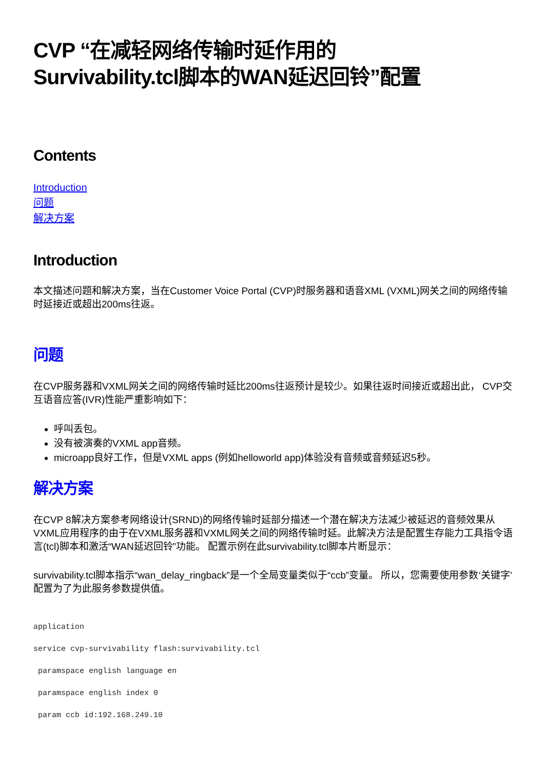CVP “在减轻网络传输时延作用的
Survivability.tcl脚本的WAN延迟回铃”配置
Contents
Introduction
问题
解决方案
Introduction
本文描述问题和解决方案，当在Customer Voice Portal (CVP)时服务器和语音XML (VXML)网关之间的网络传输时延接近或超出200ms往返。
问题
在CVP服务器和VXML网关之间的网络传输时延比200ms往返预计是较少。如果往返时间接近或超出此， CVP交互语音应答(IVR)性能严重影响如下：
呼叫丢包。
没有被演奏的VXML app音频。
microapp良好工作，但是VXML apps (例如helloworld app)体验没有音频或音频延迟5秒。
解决方案
在CVP 8解决方案参考网络设计(SRND)的网络传输时延部分描述一个潜在解决方法减少被延迟的音频效果从VXML应用程序的由于在VXML服务器和VXML网关之间的网络传输时延。此解决方法是配置生存能力工具指令语言(tcl)脚本和激活“WAN延迟回铃”功能。 配置示例在此survivability.tcl脚本片断显示：
survivability.tcl脚本指示“wan_delay_ringback”是一个全局变量类似于“ccb”变量。 所以，您需要使用参数‘关键字’配置为了为此服务参数提供值。
application
service cvp-survivability flash:survivability.tcl
 paramspace english language en
 paramspace english index 0
 param ccb id:192.168.249.10